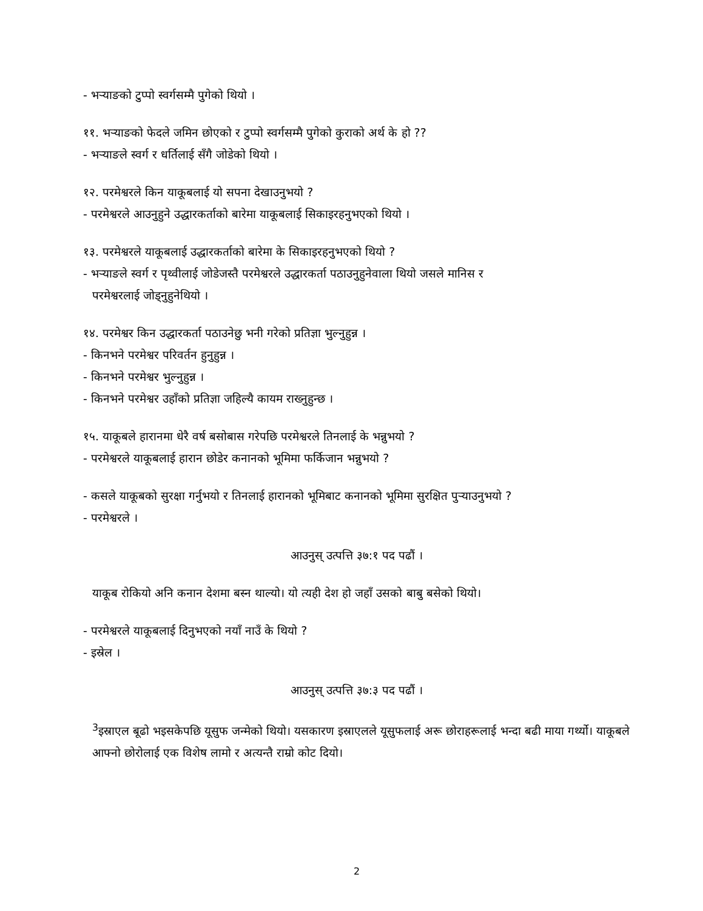- भऱ्याङको टुप्पो स्वर्गसम्मै पुगेको थियो ।
११. भऱ्याङको फेदले जमिन छोएको र टुप्पो स्वर्गसम्मै पुगेको कुराको अर्थ के हो ??
- भऱ्याङले स्वर्ग र धर्तिलाई सँगै जोडेको थियो ।
१२. परमेश्वरले किन याकूबलाई यो सपना देखाउनुभयो ?
- परमेश्वरले आउनुहुने उद्धारकर्ताको बारेमा याकूबलाई सिकाइरहनुभएको थियो ।
१३. परमेश्वरले याकूबलाई उद्धारकर्ताको बारेमा के सिकाइरहनुभएको थियो ?
- भऱ्याङले स्वर्ग र पृथ्वीलाई जोडेजस्तै परमेश्वरले उद्धारकर्ता पठाउनुहुनेवाला थियो जसले मानिस र
परमेश्वरलाई जोड्नुहुनेथियो ।
१४. परमेश्वर किन उद्धारकर्ता पठाउनेछु भनी गरेको प्रतिज्ञा भुल्नुहुन्न ।
- किनभने परमेश्वर परिवर्तन हुनुहुन्न ।
- किनभने परमेश्वर भुल्नुहुन्न ।
- किनभने परमेश्वर उहाँको प्रतिज्ञा जहिल्यै कायम राख्नुहुन्छ ।
१५. याकूबले हारानमा धेरै वर्ष बसोबास गरेपछि परमेश्वरले तिनलाई के भन्नुभयो ?
- परमेश्वरले याकूबलाई हारान छोडेर कनानको भूमिमा फर्किजान भन्नुभयो ?
- कसले याकूबको सुरक्षा गर्नुभयो र तिनलाई हारानको भूमिबाट कनानको भूमिमा सुरक्षित पुऱ्याउनुभयो ?
- परमेश्वरले ।
आउनुस् उत्पत्ति ३७:१ पद पढौं ।
याकूब रोकियो अनि कनान देशमा बस्न थाल्यो। यो त्यही देश हो जहाँ उसको बाबु बसेको थियो।
- परमेश्वरले याकूबलाई दिनुभएको नयाँ नाउँ के थियो ?
- इस्रेल ।
आउनुस् उत्पत्ति ३७:३ पद पढौं ।
<sup>3</sup> इस्राएल बूढो भइसकेपछि यूसुफ जन्मेको थियो। यसकारण इस्राएलले यूसुफलाई अरू छोराहरूलाई भन्दा बढी माया गर्थ्यो। याकूबले आफ्नो छोरोलाई एक विशेष लामो र अत्यन्तै राम्रो कोट दियो।
2